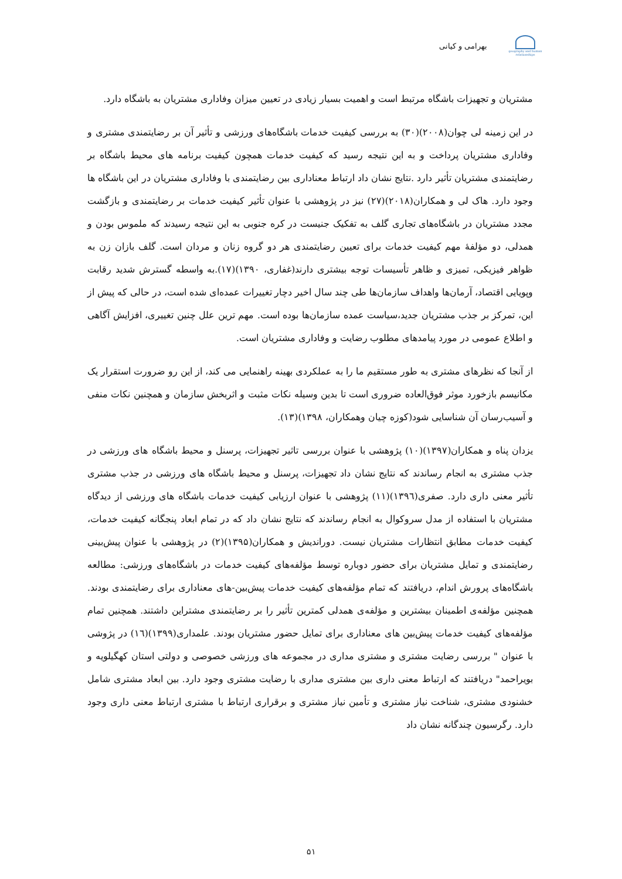geography and human relationships
بهرامی و کیانی
مشتریان و تجهیزات باشگاه مرتبط است و اهمیت بسیار زیادی در تعیین میزان وفاداری مشتریان به باشگاه دارد.
در این زمینه لی چوان(۲۰۰۸)(۳۰) به بررسی کیفیت خدمات باشگاه‌های ورزشی و تأثیر آن بر رضایتمندی مشتری و وفاداری مشتریان پرداخت و به این نتیجه رسید که کیفیت خدمات همچون کیفیت برنامه های محیط باشگاه بر رضایتمندی مشتریان تأثیر دارد .نتایج نشان داد ارتباط معناداری بین رضایتمندی با وفاداری مشتریان در این باشگاه ها وجود دارد. هاک لی و همکاران(۲۰۱۸)(۲۷) نیز در پژوهشی با عنوان تأثیر کیفیت خدمات بر رضایتمندی و بازگشت مجدد مشتریان در باشگاه‌های تجاری گلف به تفکیک جنیست در کره جنوبی به این نتیجه رسیدند که ملموس بودن و همدلی، دو مؤلفهٔ مهم کیفیت خدمات برای تعیین رضایتمندی هر دو گروه زنان و مردان است. گلف بازان زن به ظواهر فیزیکی، تمیزی و ظاهر تأسیسات توجه بیشتری دارند(غفاری، ۱۳۹۰)(۱۷).به واسطه گسترش شدید رقابت وپویایی اقتصاد، آرمان‌ها واهداف سازمان‌ها طی چند سال اخیر دچار تغییرات عمده‌ای شده است، در حالی که پیش از این، تمرکز بر جذب مشتریان جدید،سیاست عمده سازمان‌ها بوده است. مهم ترین علل چنین تغییری، افزایش آگاهی و اطلاع عمومی در مورد پیامدهای مطلوب رضایت و وفاداری مشتریان است.
از آنجا که نظرهای مشتری به طور مستقیم ما را به عملکردی بهینه راهنمایی می کند، از این رو ضرورت استقرار یک مکانیسم بازخورد موثر فوق‌العاده ضروری است تا بدین وسیله نکات مثبت و اثربخش سازمان و همچنین نکات منفی و آسیب‌رسان آن شناسایی شود(کوزه چیان وهمکاران، ۱۳۹۸)(۱۳).
یزدان پناه و همکاران(۱۳۹۷)(۱۰) پژوهشی با عنوان بررسی تاثیر تجهیزات، پرسنل و محیط باشگاه های ورزشی در جذب مشتری به انجام رساندند که نتایج نشان داد تجهیزات، پرسنل و محیط باشگاه های ورزشی در جذب مشتری تأثیر معنی داری دارد. صفری(۱۳۹٦)(۱۱) پژوهشی با عنوان ارزیابی کیفیت خدمات باشگاه های ورزشی از دیدگاه مشتریان با استفاده از مدل سروکوال به انجام رساندند که نتایج نشان داد که در تمام ابعاد پنجگانه کیفیت خدمات، کیفیت خدمات مطابق انتظارات مشتریان نیست. دوراندیش و همکاران(۱۳۹۵)(۲) در پژوهشی با عنوان پیش‌بینی رضایتمندی و تمایل مشتریان برای حضور دوباره توسط مؤلفه‌های کیفیت خدمات در باشگاه‌های ورزشی: مطالعه باشگاه‌های پرورش اندام، دریافتند که تمام مؤلفه‌های کیفیت خدمات پیش‌بین-های معناداری برای رضایتمندی بودند. همچنین مؤلفه‌ی اطمینان بیشترین و مؤلفه‌ی همدلی کمترین تأثیر را بر رضایتمندی مشتراین داشتند. همچنین تمام مؤلفه‌های کیفیت خدمات پیش‌بین های معناداری برای تمایل حضور مشتریان بودند. علمداری(۱۳۹۹)(١٦) در پژوشی با عنوان " بررسی رضایت مشتری و مشتری مداری در مجموعه های ورزشی خصوصی و دولتی استان کهگیلویه و بویراحمد" دریافتند که ارتباط معنی داری بین مشتری مداری با رضایت مشتری وجود دارد. بین ابعاد مشتری شامل خشنودی مشتری، شناخت نیاز مشتری و تأمین نیاز مشتری و برقراری ارتباط با مشتری ارتباط معنی داری وجود دارد. رگرسیون چندگانه نشان داد
۵۱